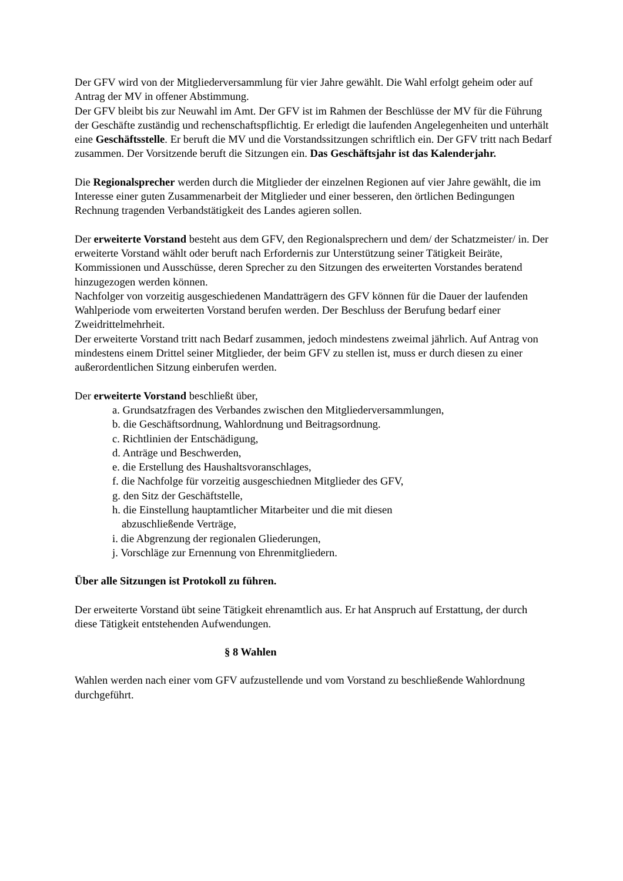Der GFV wird von der Mitgliederversammlung für vier Jahre gewählt. Die Wahl erfolgt geheim oder auf Antrag der MV in offener Abstimmung.
Der GFV bleibt bis zur Neuwahl im Amt. Der GFV ist im Rahmen der Beschlüsse der MV für die Führung der Geschäfte zuständig und rechenschaftspflichtig. Er erledigt die laufenden Angelegenheiten und unterhält eine Geschäftsstelle. Er beruft die MV und die Vorstandssitzungen schriftlich ein. Der GFV tritt nach Bedarf zusammen. Der Vorsitzende beruft die Sitzungen ein. Das Geschäftsjahr ist das Kalenderjahr.
Die Regionalsprecher werden durch die Mitglieder der einzelnen Regionen auf vier Jahre gewählt, die im Interesse einer guten Zusammenarbeit der Mitglieder und einer besseren, den örtlichen Bedingungen Rechnung tragenden Verbandstätigkeit des Landes agieren sollen.
Der erweiterte Vorstand besteht aus dem GFV, den Regionalsprechern und dem/ der Schatzmeister/ in. Der erweiterte Vorstand wählt oder beruft nach Erfordernis zur Unterstützung seiner Tätigkeit Beiräte, Kommissionen und Ausschüsse, deren Sprecher zu den Sitzungen des erweiterten Vorstandes beratend hinzugezogen werden können.
Nachfolger von vorzeitig ausgeschiedenen Mandatträgern des GFV können für die Dauer der laufenden Wahlperiode vom erweiterten Vorstand berufen werden. Der Beschluss der Berufung bedarf einer Zweidrittelmehrheit.
Der erweiterte Vorstand tritt nach Bedarf zusammen, jedoch mindestens zweimal jährlich. Auf Antrag von mindestens einem Drittel seiner Mitglieder, der beim GFV zu stellen ist, muss er durch diesen zu einer außerordentlichen Sitzung einberufen werden.
Der erweiterte Vorstand beschließt über,
a. Grundsatzfragen des Verbandes zwischen den Mitgliederversammlungen,
b. die Geschäftsordnung, Wahlordnung und Beitragsordnung.
c. Richtlinien der Entschädigung,
d. Anträge und Beschwerden,
e. die Erstellung des Haushaltsvoranschlages,
f. die Nachfolge für vorzeitig ausgeschiednen Mitglieder des GFV,
g. den Sitz der Geschäftstelle,
h. die Einstellung hauptamtlicher Mitarbeiter und die mit diesen
abzuschließende Verträge,
i. die Abgrenzung der regionalen Gliederungen,
j. Vorschläge zur Ernennung von Ehrenmitgliedern.
Über alle Sitzungen ist Protokoll zu führen.
Der erweiterte Vorstand übt seine Tätigkeit ehrenamtlich aus. Er hat Anspruch auf Erstattung, der durch diese Tätigkeit entstehenden Aufwendungen.
§ 8 Wahlen
Wahlen werden nach einer vom GFV aufzustellende und vom Vorstand zu beschließende Wahlordnung durchgeführt.